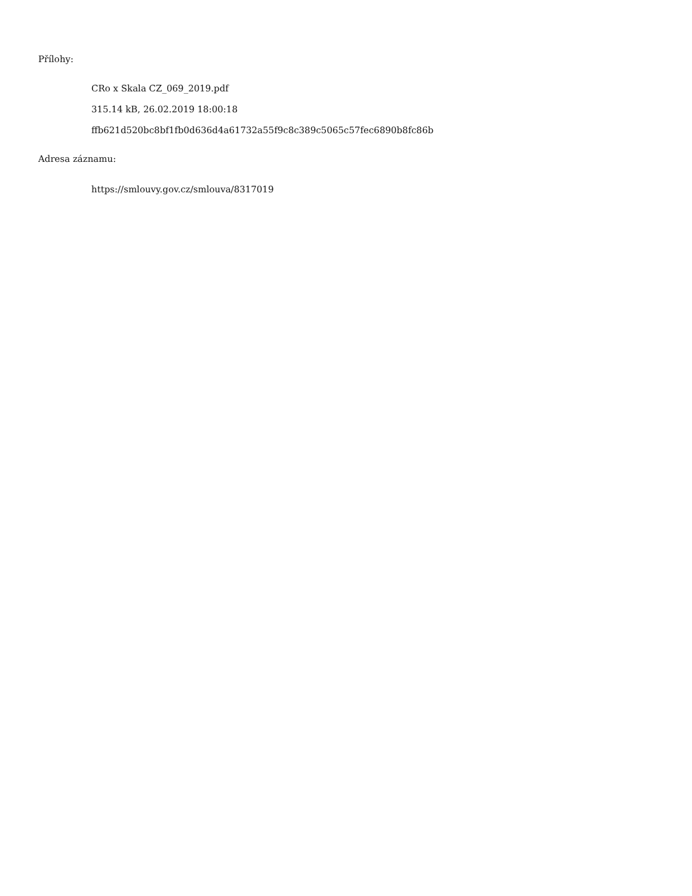Přílohy:
CRo x Skala CZ_069_2019.pdf
315.14 kB, 26.02.2019 18:00:18
ffb621d520bc8bf1fb0d636d4a61732a55f9c8c389c5065c57fec6890b8fc86b
Adresa záznamu:
https://smlouvy.gov.cz/smlouva/8317019